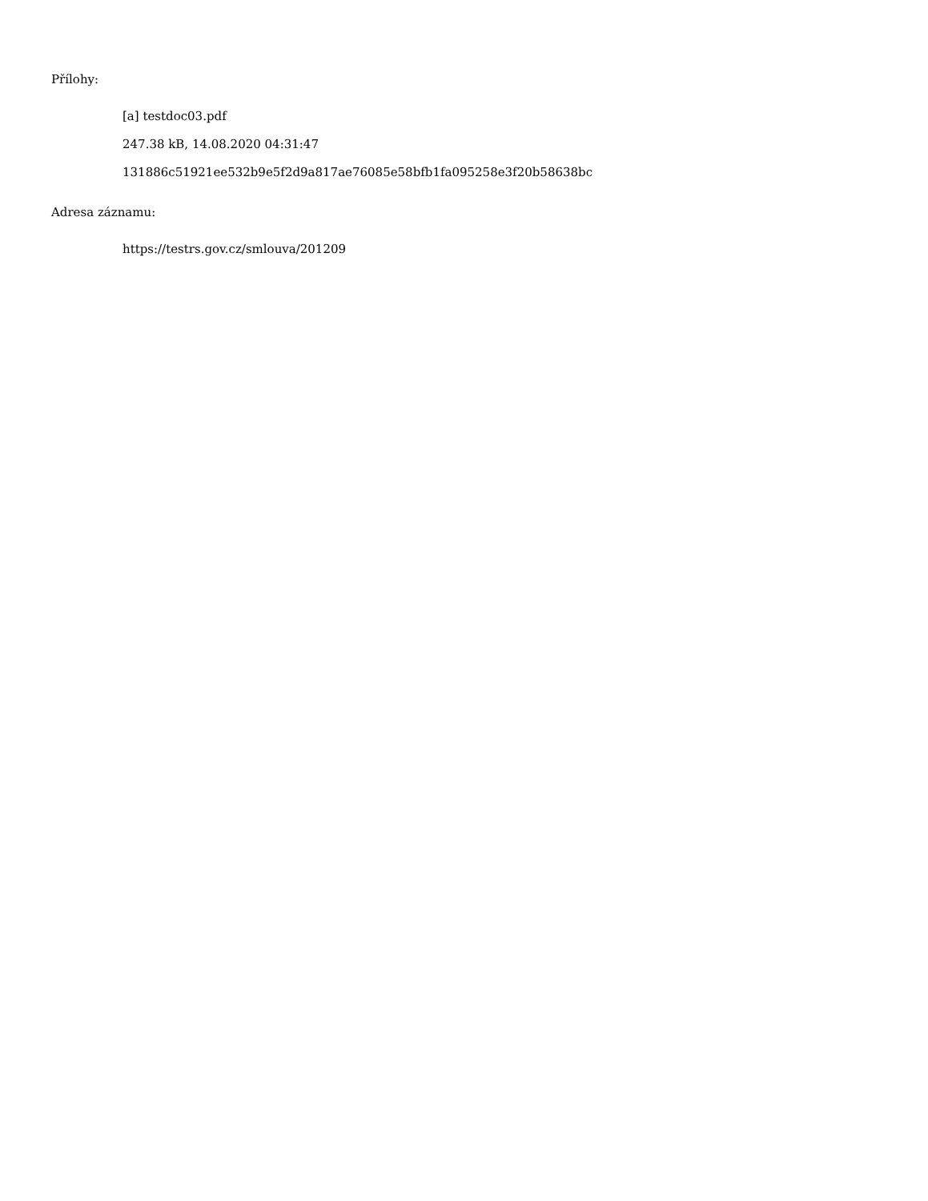Přílohy:
[a] testdoc03.pdf
247.38 kB, 14.08.2020 04:31:47
131886c51921ee532b9e5f2d9a817ae76085e58bfb1fa095258e3f20b58638bc
Adresa záznamu:
https://testrs.gov.cz/smlouva/201209